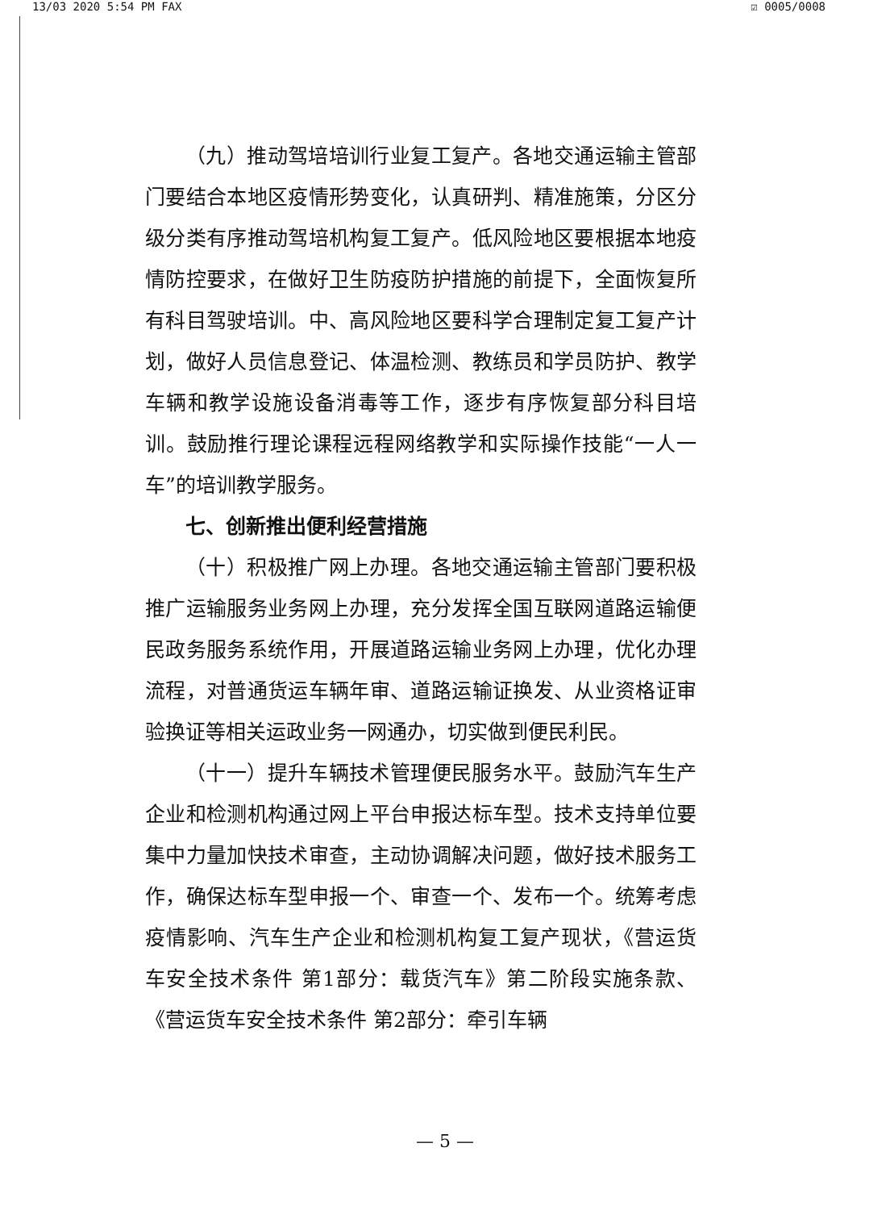13/03 2020 5:54 PM FAX ☑ 0005/0008
（九）推动驾培培训行业复工复产。各地交通运输主管部门要结合本地区疫情形势变化，认真研判、精准施策，分区分级分类有序推动驾培机构复工复产。低风险地区要根据本地疫情防控要求，在做好卫生防疫防护措施的前提下，全面恢复所有科目驾驶培训。中、高风险地区要科学合理制定复工复产计划，做好人员信息登记、体温检测、教练员和学员防护、教学车辆和教学设施设备消毒等工作，逐步有序恢复部分科目培训。鼓励推行理论课程远程网络教学和实际操作技能“一人一车”的培训教学服务。
七、创新推出便利经营措施
（十）积极推广网上办理。各地交通运输主管部门要积极推广运输服务业务网上办理，充分发挥全国互联网道路运输便民政务服务系统作用，开展道路运输业务网上办理，优化办理流程，对普通货运车辆年审、道路运输证换发、从业资格证审验换证等相关运政业务一网通办，切实做到便民利民。
（十一）提升车辆技术管理便民服务水平。鼓励汽车生产企业和检测机构通过网上平台申报达标车型。技术支持单位要集中力量加快技术审查，主动协调解决问题，做好技术服务工作，确保达标车型申报一个、审查一个、发布一个。统筹考虑疫情影响、汽车生产企业和检测机构复工复产现状，《营运货车安全技术条件 第1部分：载货汽车》第二阶段实施条款、《营运货车安全技术条件 第2部分：牵引车辆
— 5 —